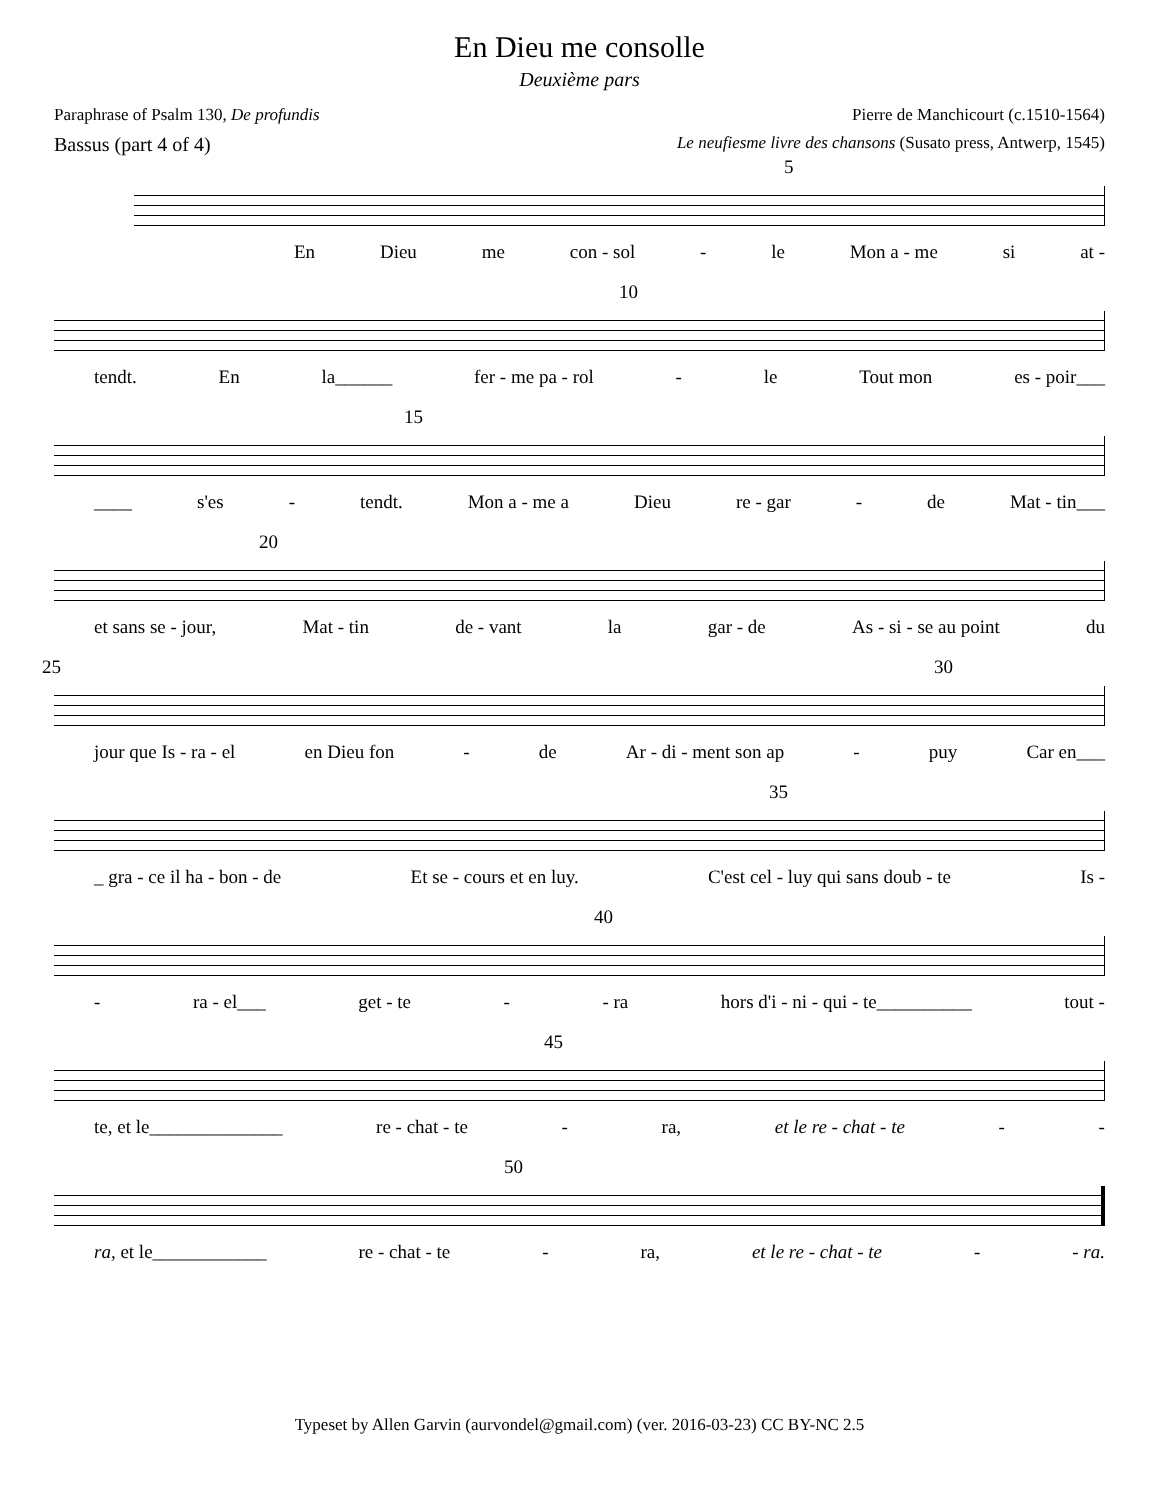En Dieu me consolle
Deuxième pars
Paraphrase of Psalm 130, De profundis Pierre de Manchicourt (c.1510-1564)
Bassus (part 4 of 4) Le neufiesme livre des chansons (Susato press, Antwerp, 1545)
5
En Dieu me con - sol - le Mon a - me si at -
10
tendt. En la______ fer - me pa - rol - le Tout mon es - poir___
15
____ s'es - tendt. Mon a - me a Dieu re - gar - de Mat - tin___
20
et sans se - jour, Mat - tin de - vant la gar - de As - si - se au point du
25 30
jour que Is - ra - el en Dieu fon - de Ar - di - ment son ap - puy Car en___
35
_ gra - ce il ha - bon - de Et se - cours et en luy. C'est cel - luy qui sans doub - te Is -
40
- ra - el___ get - te - - ra hors d'i - ni - qui - te__________ tout -
45
te, et le______________ re - chat - te - ra, et le re - chat - te - -
50
ra, et le____________ re - chat - te - ra, et le re - chat - te - - ra.
Typeset by Allen Garvin (aurvondel@gmail.com) (ver. 2016-03-23) CC BY-NC 2.5